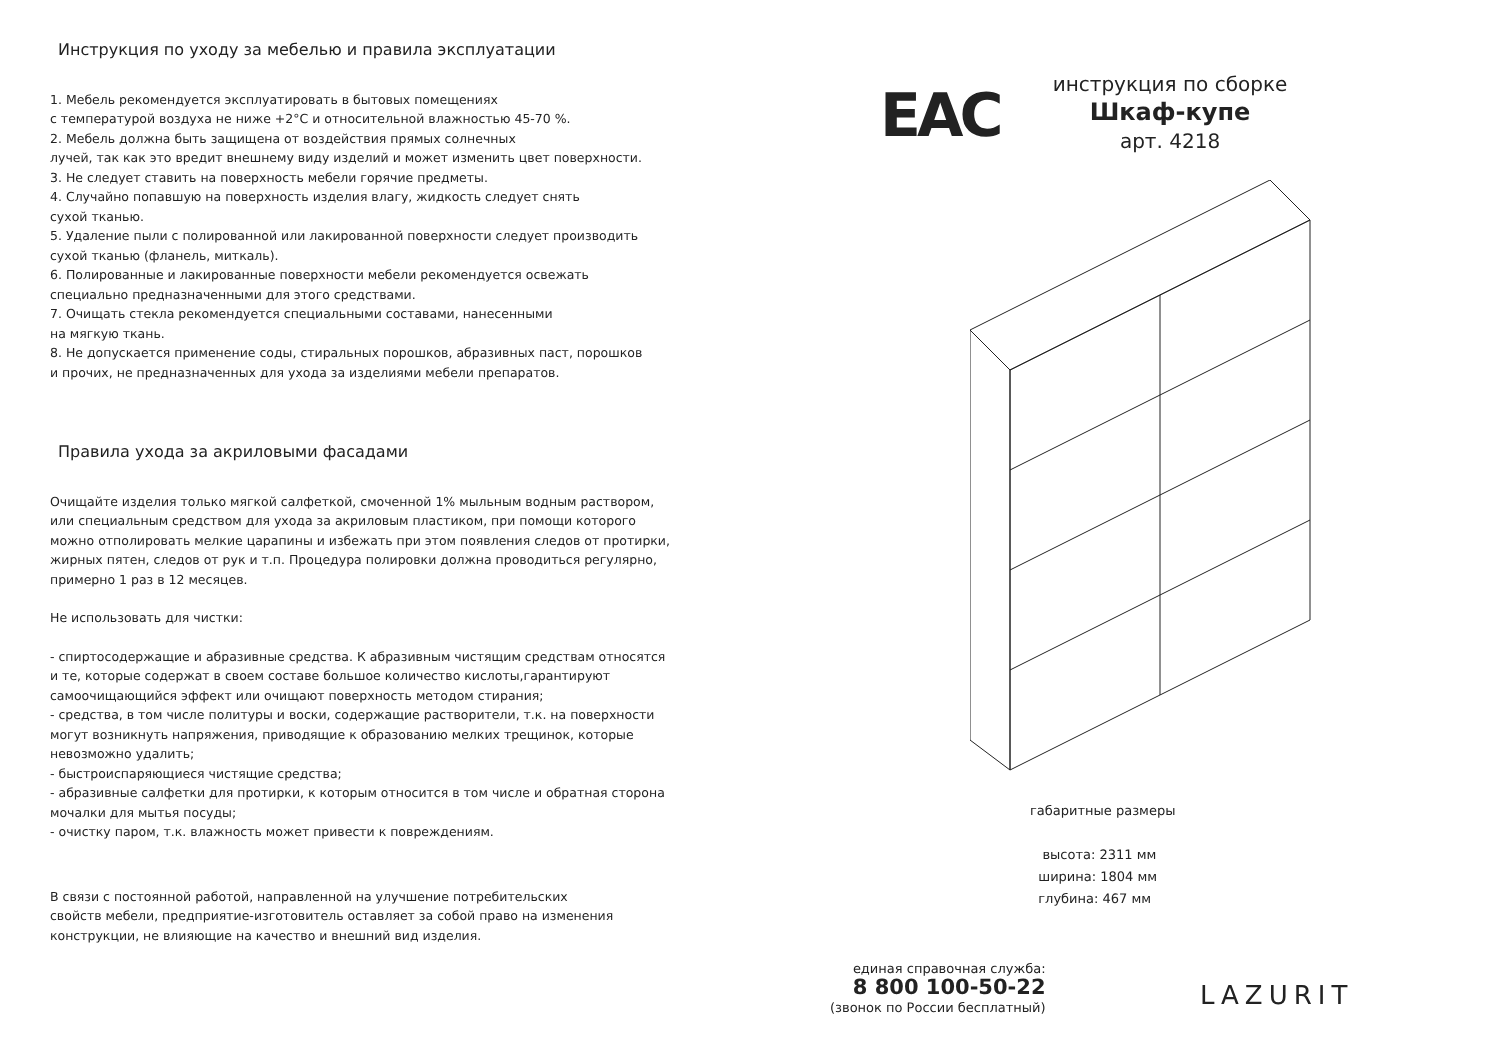Инструкция по уходу за мебелью и правила эксплуатации
1. Мебель рекомендуется эксплуатировать в бытовых помещениях
с температурой воздуха не ниже +2°С и относительной влажностью 45-70 %.
2. Мебель должна быть защищена от воздействия прямых солнечных
лучей, так как это вредит внешнему виду изделий и может изменить цвет поверхности.
3. Не следует ставить на поверхность мебели горячие предметы.
4. Случайно попавшую на поверхность изделия влагу, жидкость следует снять
сухой тканью.
5. Удаление пыли с полированной или лакированной поверхности следует производить
сухой тканью (фланель, миткаль).
6. Полированные и лакированные поверхности мебели рекомендуется освежать
специально предназначенными для этого средствами.
7. Очищать стекла рекомендуется специальными составами, нанесенными
на мягкую ткань.
8. Не допускается применение соды, стиральных порошков, абразивных паст, порошков
и прочих, не предназначенных для ухода за изделиями мебели препаратов.
Правила ухода за акриловыми фасадами
Очищайте изделия только мягкой салфеткой, смоченной 1% мыльным водным раствором,
или специальным средством для ухода за акриловым пластиком, при помощи которого
можно отполировать мелкие царапины и избежать при этом появления следов от протирки,
жирных пятен, следов от рук и т.п. Процедура полировки должна проводиться регулярно,
примерно 1 раз в 12 месяцев.
Не использовать для чистки:
- спиртосодержащие и абразивные средства. К абразивным чистящим средствам относятся
и те, которые содержат в своем составе большое количество кислоты,гарантируют
самоочищающийся эффект или очищают поверхность методом стирания;
- средства, в том числе политуры и воски, содержащие растворители, т.к. на поверхности
могут возникнуть напряжения, приводящие к образованию мелких трещинок, которые
невозможно удалить;
- быстроиспаряющиеся чистящие средства;
- абразивные салфетки для протирки, к которым относится в том числе и обратная сторона
мочалки для мытья посуды;
- очистку паром, т.к. влажность может привести к повреждениям.
В связи с постоянной работой, направленной на улучшение потребительских
свойств мебели, предприятие-изготовитель оставляет за собой право на изменения
конструкции, не влияющие на качество и внешний вид изделия.
EAC
инструкция по сборке
Шкаф-купе
арт. 4218
габаритные размеры
высота: 2311 мм
ширина: 1804 мм
глубина: 467 мм
единая справочная служба:
8 800 100-50-22
(звонок по России бесплатный)
LAZURIT